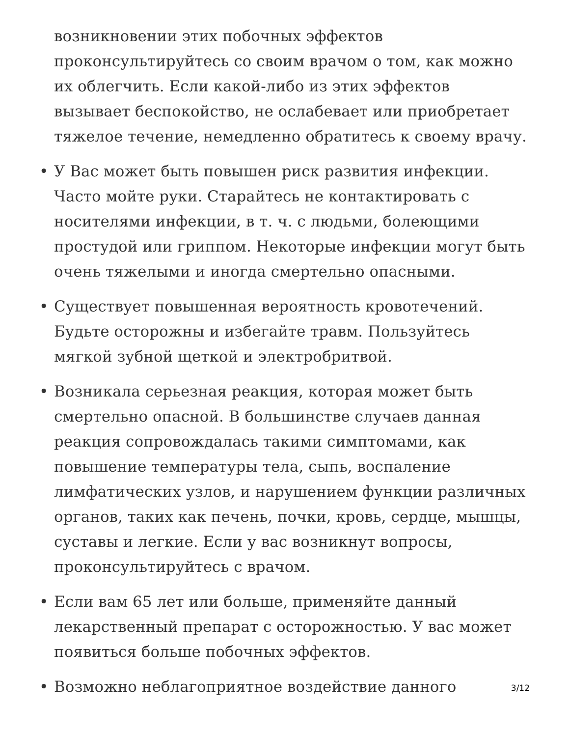возникновении этих побочных эффектов проконсультируйтесь со своим врачом о том, как можно их облегчить. Если какой-либо из этих эффектов вызывает беспокойство, не ослабевает или приобретает тяжелое течение, немедленно обратитесь к своему врачу.
• У Вас может быть повышен риск развития инфекции. Часто мойте руки. Старайтесь не контактировать с носителями инфекции, в т. ч. с людьми, болеющими простудой или гриппом. Некоторые инфекции могут быть очень тяжелыми и иногда смертельно опасными.
• Существует повышенная вероятность кровотечений. Будьте осторожны и избегайте травм. Пользуйтесь мягкой зубной щеткой и электробритвой.
• Возникала серьезная реакция, которая может быть смертельно опасной. В большинстве случаев данная реакция сопровождалась такими симптомами, как повышение температуры тела, сыпь, воспаление лимфатических узлов, и нарушением функции различных органов, таких как печень, почки, кровь, сердце, мышцы, суставы и легкие. Если у вас возникнут вопросы, проконсультируйтесь с врачом.
• Если вам 65 лет или больше, применяйте данный лекарственный препарат с осторожностью. У вас может появиться больше побочных эффектов.
• Возможно неблагоприятное воздействие данного
3/12